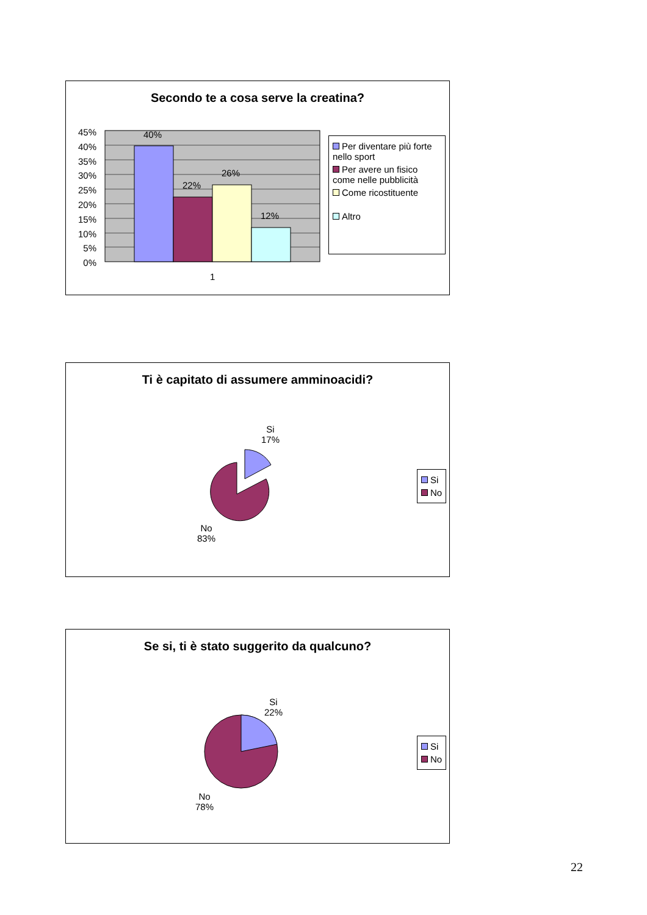Secondo te a cosa serve la creatina?
45%
40%
35%
30%
25%
20%
15%
10%
5%
0%
40%
22%
26%
12%
1
Per diventare più forte nello sport
Per avere un fisico come nelle pubblicità
Come ricostituente
Altro
Ti è capitato di assumere amminoacidi?
Si
17%
No
83%
Si
No
Se si, ti è stato suggerito da qualcuno?
Si
22%
No
78%
Si
No
22